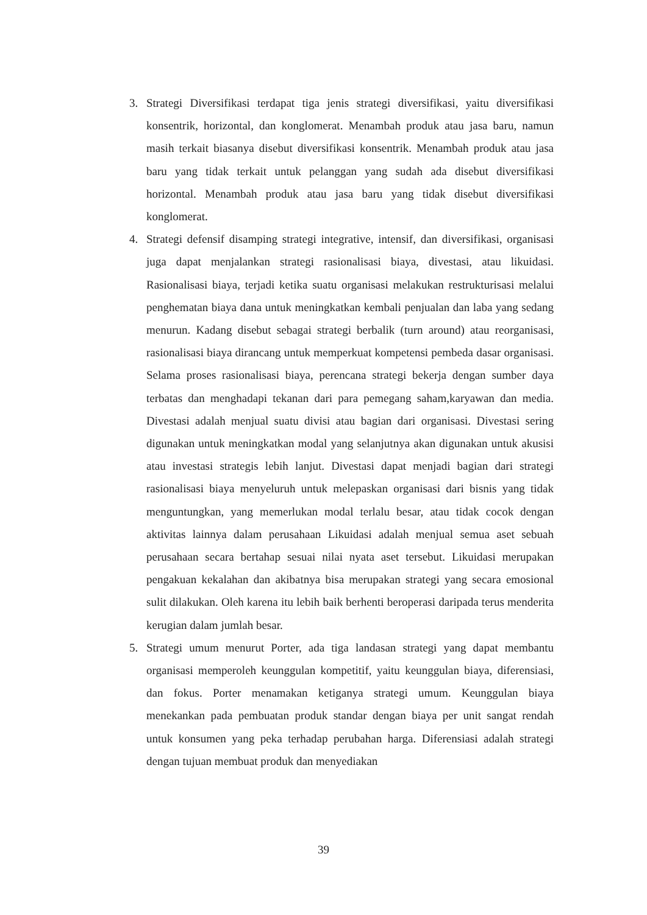3. Strategi Diversifikasi terdapat tiga jenis strategi diversifikasi, yaitu diversifikasi konsentrik, horizontal, dan konglomerat. Menambah produk atau jasa baru, namun masih terkait biasanya disebut diversifikasi konsentrik. Menambah produk atau jasa baru yang tidak terkait untuk pelanggan yang sudah ada disebut diversifikasi horizontal. Menambah produk atau jasa baru yang tidak disebut diversifikasi konglomerat.
4. Strategi defensif disamping strategi integrative, intensif, dan diversifikasi, organisasi juga dapat menjalankan strategi rasionalisasi biaya, divestasi, atau likuidasi. Rasionalisasi biaya, terjadi ketika suatu organisasi melakukan restrukturisasi melalui penghematan biaya dana untuk meningkatkan kembali penjualan dan laba yang sedang menurun. Kadang disebut sebagai strategi berbalik (turn around) atau reorganisasi, rasionalisasi biaya dirancang untuk memperkuat kompetensi pembeda dasar organisasi. Selama proses rasionalisasi biaya, perencana strategi bekerja dengan sumber daya terbatas dan menghadapi tekanan dari para pemegang saham,karyawan dan media. Divestasi adalah menjual suatu divisi atau bagian dari organisasi. Divestasi sering digunakan untuk meningkatkan modal yang selanjutnya akan digunakan untuk akusisi atau investasi strategis lebih lanjut. Divestasi dapat menjadi bagian dari strategi rasionalisasi biaya menyeluruh untuk melepaskan organisasi dari bisnis yang tidak menguntungkan, yang memerlukan modal terlalu besar, atau tidak cocok dengan aktivitas lainnya dalam perusahaan Likuidasi adalah menjual semua aset sebuah perusahaan secara bertahap sesuai nilai nyata aset tersebut. Likuidasi merupakan pengakuan kekalahan dan akibatnya bisa merupakan strategi yang secara emosional sulit dilakukan. Oleh karena itu lebih baik berhenti beroperasi daripada terus menderita kerugian dalam jumlah besar.
5. Strategi umum menurut Porter, ada tiga landasan strategi yang dapat membantu organisasi memperoleh keunggulan kompetitif, yaitu keunggulan biaya, diferensiasi, dan fokus. Porter menamakan ketiganya strategi umum. Keunggulan biaya menekankan pada pembuatan produk standar dengan biaya per unit sangat rendah untuk konsumen yang peka terhadap perubahan harga. Diferensiasi adalah strategi dengan tujuan membuat produk dan menyediakan
39